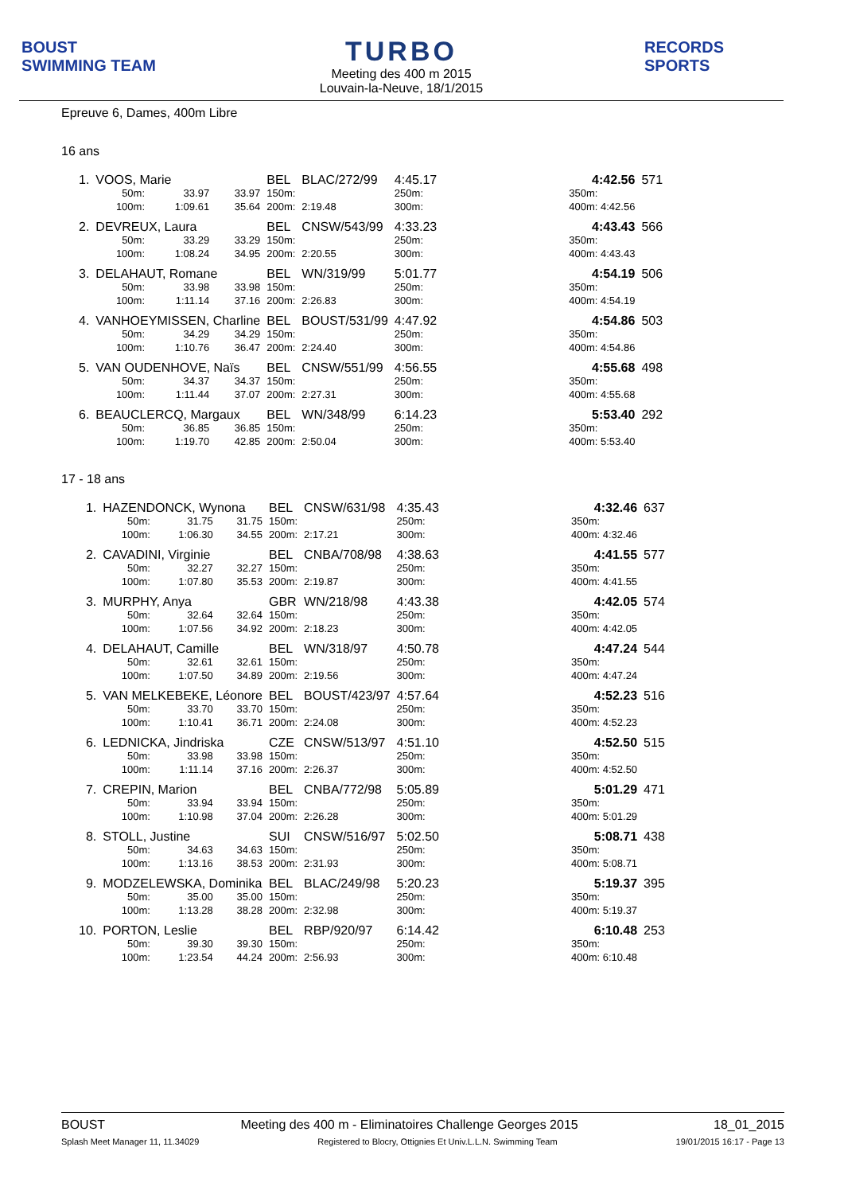BOUST
SWIMMING TEAM
TURBO
Meeting des 400 m 2015
Louvain-la-Neuve, 18/1/2015
RECORDS SPORTS
Epreuve 6, Dames, 400m Libre
16 ans
| 1. | VOOS, Marie | | | BEL | BLAC/272/99 | 4:45.17 | | 4:42.56 | 571 |
| | 50m: | 33.97 | 33.97 | 150m: | | 250m: | | 350m: | |
| | 100m: | 1:09.61 | 35.64 | 200m: | 2:19.48 | 300m: | | 400m: 4:42.56 | |
| 2. | DEVREUX, Laura | | | BEL | CNSW/543/99 | 4:33.23 | | 4:43.43 | 566 |
| | 50m: | 33.29 | 33.29 | 150m: | | 250m: | | 350m: | |
| | 100m: | 1:08.24 | 34.95 | 200m: | 2:20.55 | 300m: | | 400m: 4:43.43 | |
| 3. | DELAHAUT, Romane | | | BEL | WN/319/99 | 5:01.77 | | 4:54.19 | 506 |
| | 50m: | 33.98 | 33.98 | 150m: | | 250m: | | 350m: | |
| | 100m: | 1:11.14 | 37.16 | 200m: | 2:26.83 | 300m: | | 400m: 4:54.19 | |
| 4. | VANHOEYMISSEN, Charline | | | BEL | BOUST/531/99 | 4:47.92 | | 4:54.86 | 503 |
| | 50m: | 34.29 | 34.29 | 150m: | | 250m: | | 350m: | |
| | 100m: | 1:10.76 | 36.47 | 200m: | 2:24.40 | 300m: | | 400m: 4:54.86 | |
| 5. | VAN OUDENHOVE, Naïs | | | BEL | CNSW/551/99 | 4:56.55 | | 4:55.68 | 498 |
| | 50m: | 34.37 | 34.37 | 150m: | | 250m: | | 350m: | |
| | 100m: | 1:11.44 | 37.07 | 200m: | 2:27.31 | 300m: | | 400m: 4:55.68 | |
| 6. | BEAUCLERCQ, Margaux | | | BEL | WN/348/99 | 6:14.23 | | 5:53.40 | 292 |
| | 50m: | 36.85 | 36.85 | 150m: | | 250m: | | 350m: | |
| | 100m: | 1:19.70 | 42.85 | 200m: | 2:50.04 | 300m: | | 400m: 5:53.40 | |
17 - 18 ans
| 1. | HAZENDONCK, Wynona | | | BEL | CNSW/631/98 | 4:35.43 | | 4:32.46 | 637 |
| | 50m: | 31.75 | 31.75 | 150m: | | 250m: | | 350m: | |
| | 100m: | 1:06.30 | 34.55 | 200m: | 2:17.21 | 300m: | | 400m: 4:32.46 | |
| 2. | CAVADINI, Virginie | | | BEL | CNBA/708/98 | 4:38.63 | | 4:41.55 | 577 |
| | 50m: | 32.27 | 32.27 | 150m: | | 250m: | | 350m: | |
| | 100m: | 1:07.80 | 35.53 | 200m: | 2:19.87 | 300m: | | 400m: 4:41.55 | |
| 3. | MURPHY, Anya | | | GBR | WN/218/98 | 4:43.38 | | 4:42.05 | 574 |
| | 50m: | 32.64 | 32.64 | 150m: | | 250m: | | 350m: | |
| | 100m: | 1:07.56 | 34.92 | 200m: | 2:18.23 | 300m: | | 400m: 4:42.05 | |
| 4. | DELAHAUT, Camille | | | BEL | WN/318/97 | 4:50.78 | | 4:47.24 | 544 |
| | 50m: | 32.61 | 32.61 | 150m: | | 250m: | | 350m: | |
| | 100m: | 1:07.50 | 34.89 | 200m: | 2:19.56 | 300m: | | 400m: 4:47.24 | |
| 5. | VAN MELKEBEKE, Léonore | | | BEL | BOUST/423/97 | 4:57.64 | | 4:52.23 | 516 |
| | 50m: | 33.70 | 33.70 | 150m: | | 250m: | | 350m: | |
| | 100m: | 1:10.41 | 36.71 | 200m: | 2:24.08 | 300m: | | 400m: 4:52.23 | |
| 6. | LEDNICKA, Jindriska | | | CZE | CNSW/513/97 | 4:51.10 | | 4:52.50 | 515 |
| | 50m: | 33.98 | 33.98 | 150m: | | 250m: | | 350m: | |
| | 100m: | 1:11.14 | 37.16 | 200m: | 2:26.37 | 300m: | | 400m: 4:52.50 | |
| 7. | CREPIN, Marion | | | BEL | CNBA/772/98 | 5:05.89 | | 5:01.29 | 471 |
| | 50m: | 33.94 | 33.94 | 150m: | | 250m: | | 350m: | |
| | 100m: | 1:10.98 | 37.04 | 200m: | 2:26.28 | 300m: | | 400m: 5:01.29 | |
| 8. | STOLL, Justine | | | SUI | CNSW/516/97 | 5:02.50 | | 5:08.71 | 438 |
| | 50m: | 34.63 | 34.63 | 150m: | | 250m: | | 350m: | |
| | 100m: | 1:13.16 | 38.53 | 200m: | 2:31.93 | 300m: | | 400m: 5:08.71 | |
| 9. | MODZELEWSKA, Dominika | | | BEL | BLAC/249/98 | 5:20.23 | | 5:19.37 | 395 |
| | 50m: | 35.00 | 35.00 | 150m: | | 250m: | | 350m: | |
| | 100m: | 1:13.28 | 38.28 | 200m: | 2:32.98 | 300m: | | 400m: 5:19.37 | |
| 10. | PORTON, Leslie | | | BEL | RBP/920/97 | 6:14.42 | | 6:10.48 | 253 |
| | 50m: | 39.30 | 39.30 | 150m: | | 250m: | | 350m: | |
| | 100m: | 1:23.54 | 44.24 | 200m: | 2:56.93 | 300m: | | 400m: 6:10.48 | |
BOUST Meeting des 400 m - Eliminatoires Challenge Georges 2015 18_01_2015
Splash Meet Manager 11, 11.34029 Registered to Blocry, Ottignies Et Univ.L.L.N. Swimming Team 19/01/2015 16:17 - Page 13